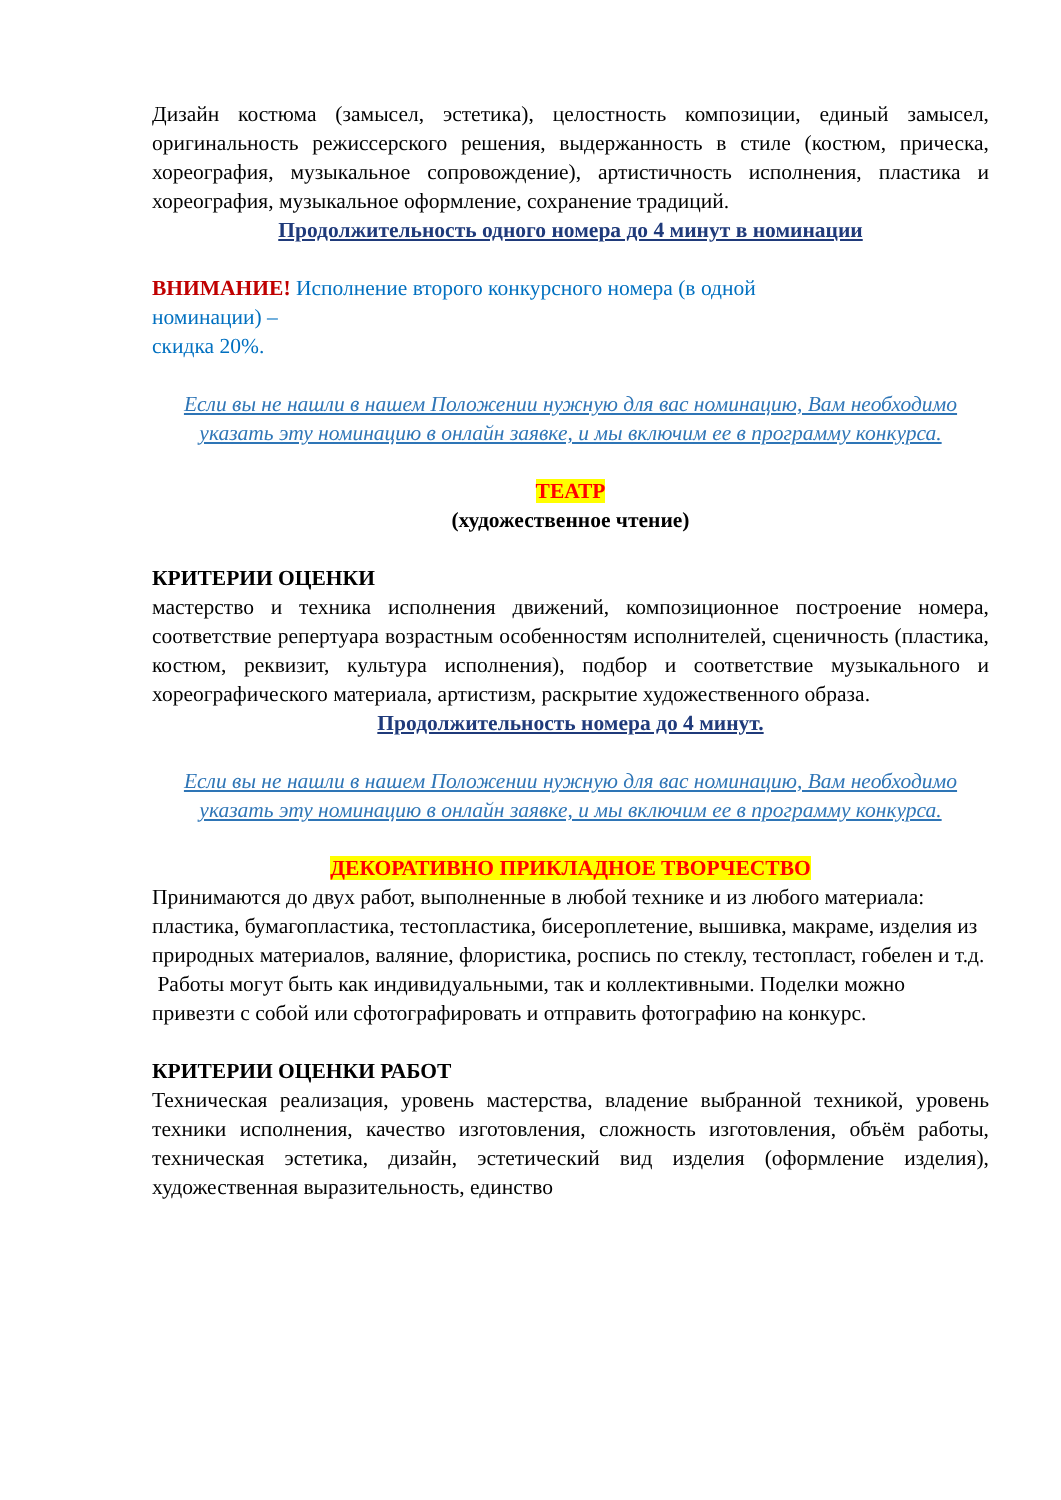Дизайн костюма (замысел, эстетика), целостность композиции, единый замысел, оригинальность режиссерского решения, выдержанность в стиле (костюм, прическа, хореография, музыкальное сопровождение), артистичность исполнения, пластика и хореография, музыкальное оформление, сохранение традиций.
Продолжительность одного номера до 4 минут в номинации
ВНИМАНИЕ! Исполнение второго конкурсного номера (в одной
номинации) –
скидка 20%.
Если вы не нашли в нашем Положении нужную для вас номинацию, Вам необходимо указать эту номинацию в онлайн заявке, и мы включим ее в программу конкурса.
ТЕАТР
(художественное чтение)
КРИТЕРИИ ОЦЕНКИ
мастерство и техника исполнения движений, композиционное построение номера, соответствие репертуара возрастным особенностям исполнителей, сценичность (пластика, костюм, реквизит, культура исполнения), подбор и соответствие музыкального и хореографического материала, артистизм, раскрытие художественного образа.
Продолжительность номера до 4 минут.
Если вы не нашли в нашем Положении нужную для вас номинацию, Вам необходимо указать эту номинацию в онлайн заявке, и мы включим ее в программу конкурса.
ДЕКОРАТИВНО ПРИКЛАДНОЕ ТВОРЧЕСТВО
Принимаются до двух работ, выполненные в любой технике и из любого материала:
пластика, бумагопластика, тестопластика, бисероплетение, вышивка, макраме, изделия из природных материалов, валяние, флористика, роспись по стеклу, тестопласт, гобелен и т.д.
Работы могут быть как индивидуальными, так и коллективными. Поделки можно привезти с собой или сфотографировать и отправить фотографию на конкурс.
КРИТЕРИИ ОЦЕНКИ РАБОТ
Техническая реализация, уровень мастерства, владение выбранной техникой, уровень техники исполнения, качество изготовления, сложность изготовления, объём работы, техническая эстетика, дизайн, эстетический вид изделия (оформление изделия), художественная выразительность, единство